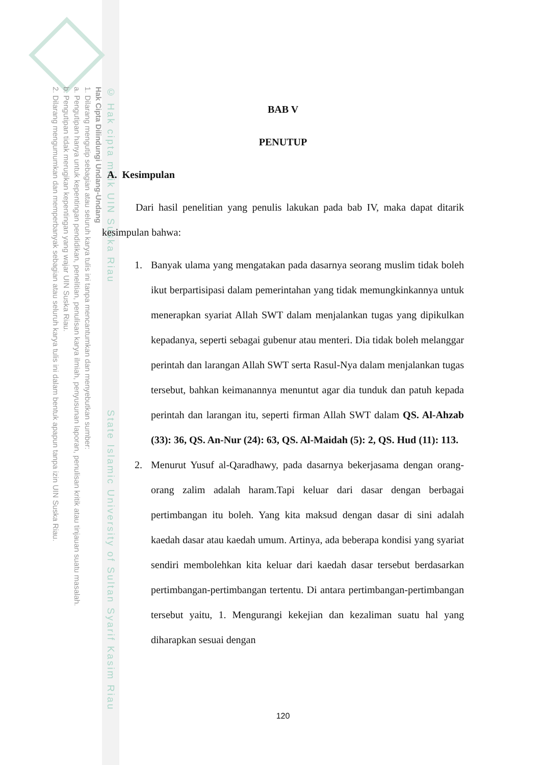© Hak cipta milik UIN Suska Riau State Islamic University of Sultan Syarif Kasim Riau
Hak Cipta Dilindungi Undang-Undang
1. Dilarang mengutip sebagian atau seluruh karya tulis ini tanpa mencantumkan dan menyebutkan sumber:
a. Pengutipan hanya untuk kepentingan pendidikan, penelitian, penulisan karya ilmiah, penyusunan laporan, penulisan kritik atau tinjauan suatu masalah.
b. Pengutipan tidak merugikan kepentingan yang wajar UIN Suska Riau.
2. Dilarang mengumumkan dan memperbanyak sebagian atau seluruh karya tulis ini dalam bentuk apapun tanpa izin UIN Suska Riau.
BAB V
PENUTUP
A. Kesimpulan
Dari hasil penelitian yang penulis lakukan pada bab IV, maka dapat ditarik kesimpulan bahwa:
1. Banyak ulama yang mengatakan pada dasarnya seorang muslim tidak boleh ikut berpartisipasi dalam pemerintahan yang tidak memungkinkannya untuk menerapkan syariat Allah SWT dalam menjalankan tugas yang dipikulkan kepadanya, seperti sebagai gubenur atau menteri. Dia tidak boleh melanggar perintah dan larangan Allah SWT serta Rasul-Nya dalam menjalankan tugas tersebut, bahkan keimanannya menuntut agar dia tunduk dan patuh kepada perintah dan larangan itu, seperti firman Allah SWT dalam QS. Al-Ahzab (33): 36, QS. An-Nur (24): 63, QS. Al-Maidah (5): 2, QS. Hud (11): 113.
2. Menurut Yusuf al-Qaradhawy, pada dasarnya bekerjasama dengan orang-orang zalim adalah haram.Tapi keluar dari dasar dengan berbagai pertimbangan itu boleh. Yang kita maksud dengan dasar di sini adalah kaedah dasar atau kaedah umum. Artinya, ada beberapa kondisi yang syariat sendiri membolehkan kita keluar dari kaedah dasar tersebut berdasarkan pertimbangan-pertimbangan tertentu. Di antara pertimbangan-pertimbangan tersebut yaitu, 1. Mengurangi kekejian dan kezaliman suatu hal yang diharapkan sesuai dengan
120